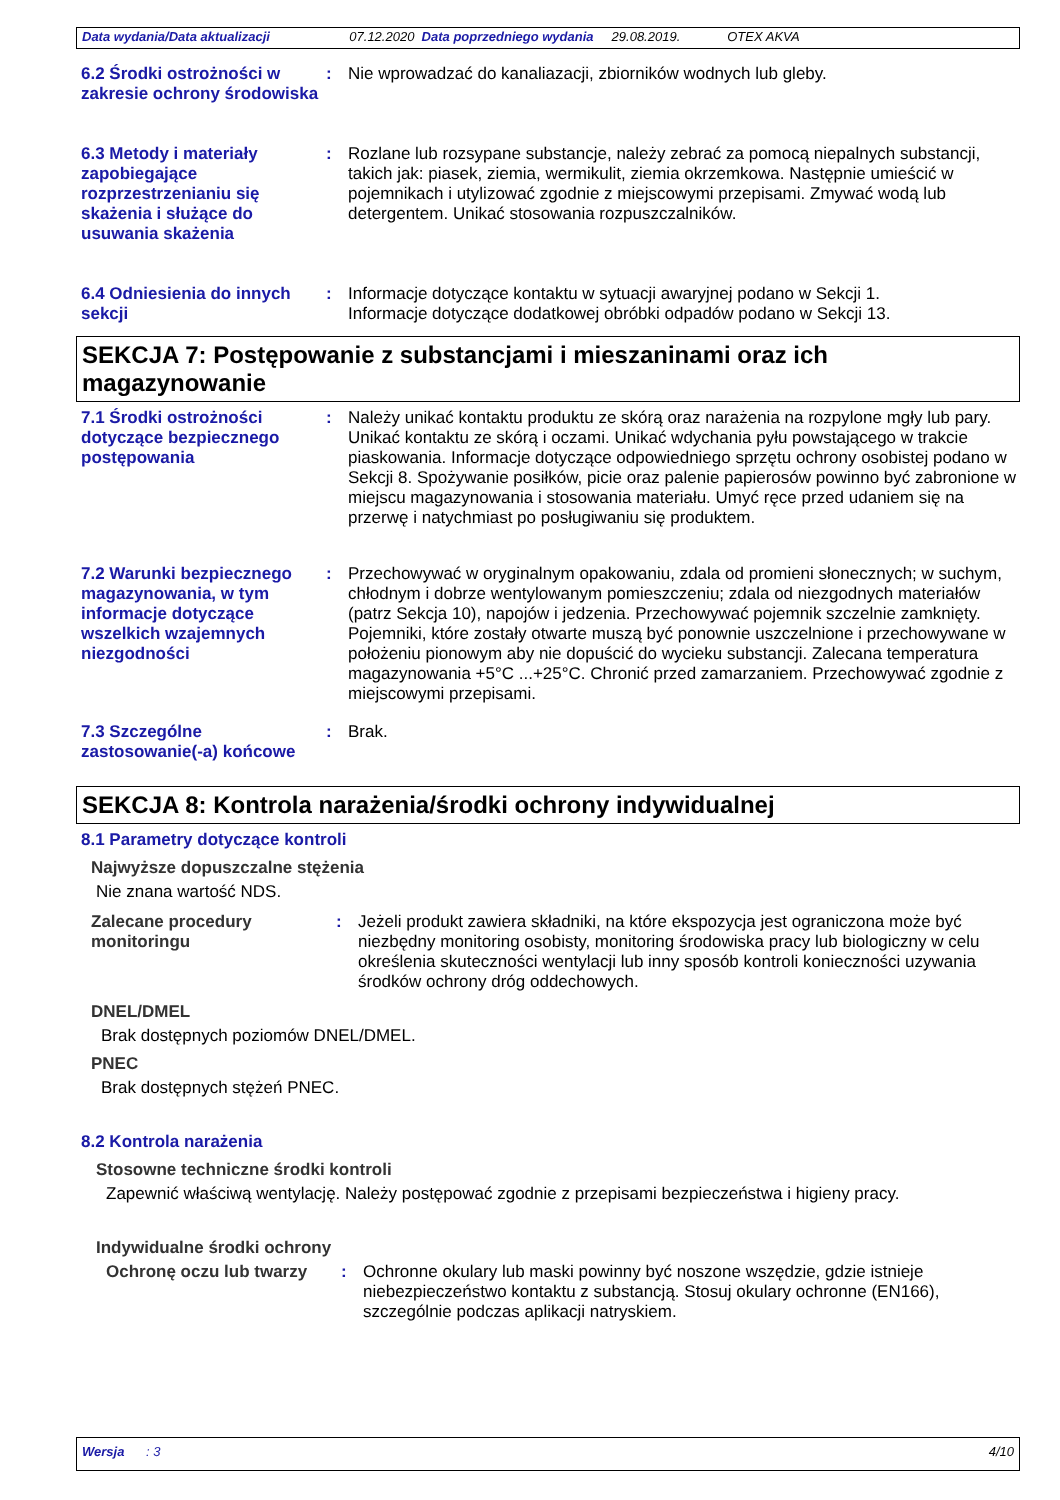Data wydania/Data aktualizacji 07.12.2020 Data poprzedniego wydania 29.08.2019. OTEX AKVA
6.2 Środki ostrożności w zakresie ochrony środowiska
:
Nie wprowadzać do kanaliazacji, zbiorników wodnych lub gleby.
6.3 Metody i materiały zapobiegające rozprzestrzenianiu się skażenia i służące do usuwania skażenia
:
Rozlane lub rozsypane substancje, należy zebrać za pomocą niepalnych substancji, takich jak: piasek, ziemia, wermikulit, ziemia okrzemkowa. Następnie umieścić w pojemnikach i utylizować zgodnie z miejscowymi przepisami. Zmywać wodą lub detergentem. Unikać stosowania rozpuszczalników.
6.4 Odniesienia do innych sekcji
:
Informacje dotyczące kontaktu w sytuacji awaryjnej podano w Sekcji 1.
Informacje dotyczące dodatkowej obróbki odpadów podano w Sekcji 13.
SEKCJA 7: Postępowanie z substancjami i mieszaninami oraz ich magazynowanie
7.1 Środki ostrożności dotyczące bezpiecznego postępowania
:
Należy unikać kontaktu produktu ze skórą oraz narażenia na rozpylone mgły lub pary. Unikać kontaktu ze skórą i oczami. Unikać wdychania pyłu powstającego w trakcie piaskowania. Informacje dotyczące odpowiedniego sprzętu ochrony osobistej podano w Sekcji 8. Spożywanie posiłków, picie oraz palenie papierosów powinno być zabronione w miejscu magazynowania i stosowania materiału. Umyć ręce przed udaniem się na przerwę i natychmiast po posługiwaniu się produktem.
7.2 Warunki bezpiecznego magazynowania, w tym informacje dotyczące wszelkich wzajemnych niezgodności
:
Przechowywać w oryginalnym opakowaniu, zdala od promieni słonecznych; w suchym, chłodnym i dobrze wentylowanym pomieszczeniu; zdala od niezgodnych materiałów (patrz Sekcja 10), napojów i jedzenia. Przechowywać pojemnik szczelnie zamknięty. Pojemniki, które zostały otwarte muszą być ponownie uszczelnione i przechowywane w położeniu pionowym aby nie dopuścić do wycieku substancji. Zalecana temperatura magazynowania +5°C ...+25°C. Chronić przed zamarzaniem. Przechowywać zgodnie z miejscowymi przepisami.
7.3 Szczególne zastosowanie(-a) końcowe
:
Brak.
SEKCJA 8: Kontrola narażenia/środki ochrony indywidualnej
8.1 Parametry dotyczące kontroli
Najwyższe dopuszczalne stężenia
Nie znana wartość NDS.
Zalecane procedury monitoringu
:
Jeżeli produkt zawiera składniki, na które ekspozycja jest ograniczona może być niezbędny monitoring osobisty, monitoring środowiska pracy lub biologiczny w celu określenia skuteczności wentylacji lub inny sposób kontroli konieczności uzywania środków ochrony dróg oddechowych.
DNEL/DMEL
Brak dostępnych poziomów DNEL/DMEL.
PNEC
Brak dostępnych stężeń PNEC.
8.2 Kontrola narażenia
Stosowne techniczne środki kontroli
Zapewnić właściwą wentylację. Należy postępować zgodnie z przepisami bezpieczeństwa i higieny pracy.
Indywidualne środki ochrony
Ochronę oczu lub twarzy :
Ochronne okulary lub maski powinny być noszone wszędzie, gdzie istnieje niebezpieczeństwo kontaktu z substancją. Stosuj okulary ochronne (EN166), szczególnie podczas aplikacji natryskiem.
Wersja : 3 4/10